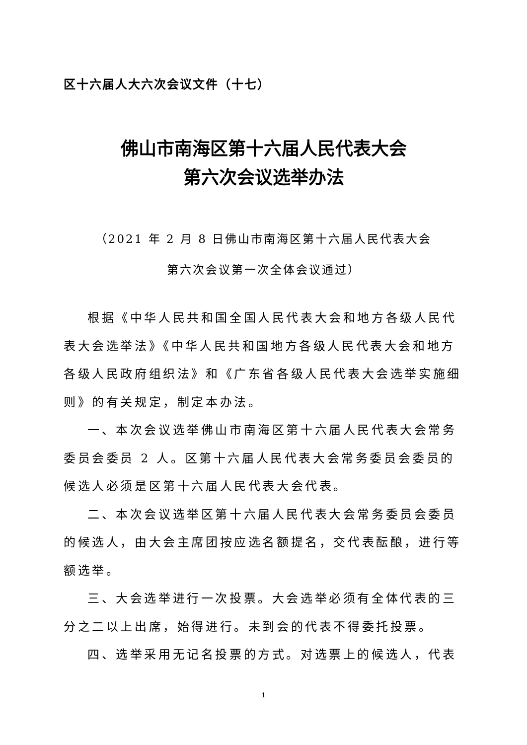区十六届人大六次会议文件（十七）
佛山市南海区第十六届人民代表大会
第六次会议选举办法
（2021 年 2 月 8 日佛山市南海区第十六届人民代表大会
第六次会议第一次全体会议通过）
根据《中华人民共和国全国人民代表大会和地方各级人民代表大会选举法》《中华人民共和国地方各级人民代表大会和地方各级人民政府组织法》和《广东省各级人民代表大会选举实施细则》的有关规定，制定本办法。
一、本次会议选举佛山市南海区第十六届人民代表大会常务委员会委员 2 人。区第十六届人民代表大会常务委员会委员的候选人必须是区第十六届人民代表大会代表。
二、本次会议选举区第十六届人民代表大会常务委员会委员的候选人，由大会主席团按应选名额提名，交代表酝酿，进行等额选举。
三、大会选举进行一次投票。大会选举必须有全体代表的三分之二以上出席，始得进行。未到会的代表不得委托投票。
四、选举采用无记名投票的方式。对选票上的候选人，代表
1